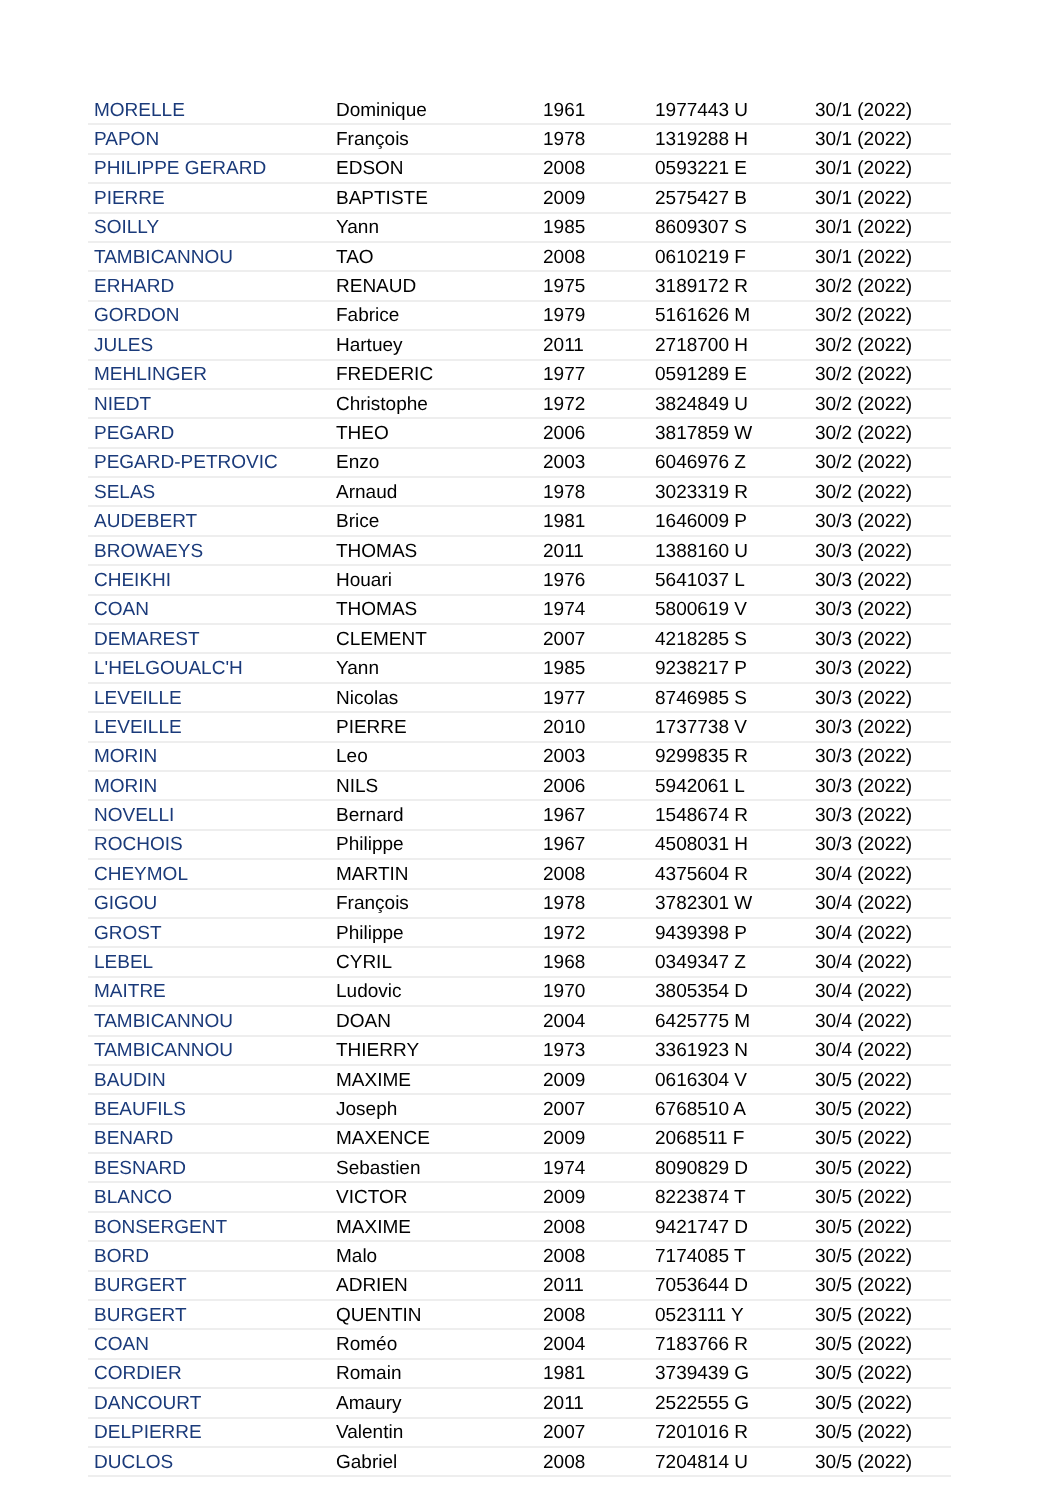| MORELLE | Dominique | 1961 | 1977443 U | 30/1 (2022) |
| PAPON | François | 1978 | 1319288 H | 30/1 (2022) |
| PHILIPPE GERARD | EDSON | 2008 | 0593221 E | 30/1 (2022) |
| PIERRE | BAPTISTE | 2009 | 2575427 B | 30/1 (2022) |
| SOILLY | Yann | 1985 | 8609307 S | 30/1 (2022) |
| TAMBICANNOU | TAO | 2008 | 0610219 F | 30/1 (2022) |
| ERHARD | RENAUD | 1975 | 3189172 R | 30/2 (2022) |
| GORDON | Fabrice | 1979 | 5161626 M | 30/2 (2022) |
| JULES | Hartuey | 2011 | 2718700 H | 30/2 (2022) |
| MEHLINGER | FREDERIC | 1977 | 0591289 E | 30/2 (2022) |
| NIEDT | Christophe | 1972 | 3824849 U | 30/2 (2022) |
| PEGARD | THEO | 2006 | 3817859 W | 30/2 (2022) |
| PEGARD-PETROVIC | Enzo | 2003 | 6046976 Z | 30/2 (2022) |
| SELAS | Arnaud | 1978 | 3023319 R | 30/2 (2022) |
| AUDEBERT | Brice | 1981 | 1646009 P | 30/3 (2022) |
| BROWAEYS | THOMAS | 2011 | 1388160 U | 30/3 (2022) |
| CHEIKHI | Houari | 1976 | 5641037 L | 30/3 (2022) |
| COAN | THOMAS | 1974 | 5800619 V | 30/3 (2022) |
| DEMAREST | CLEMENT | 2007 | 4218285 S | 30/3 (2022) |
| L'HELGOUALC'H | Yann | 1985 | 9238217 P | 30/3 (2022) |
| LEVEILLE | Nicolas | 1977 | 8746985 S | 30/3 (2022) |
| LEVEILLE | PIERRE | 2010 | 1737738 V | 30/3 (2022) |
| MORIN | Leo | 2003 | 9299835 R | 30/3 (2022) |
| MORIN | NILS | 2006 | 5942061 L | 30/3 (2022) |
| NOVELLI | Bernard | 1967 | 1548674 R | 30/3 (2022) |
| ROCHOIS | Philippe | 1967 | 4508031 H | 30/3 (2022) |
| CHEYMOL | MARTIN | 2008 | 4375604 R | 30/4 (2022) |
| GIGOU | François | 1978 | 3782301 W | 30/4 (2022) |
| GROST | Philippe | 1972 | 9439398 P | 30/4 (2022) |
| LEBEL | CYRIL | 1968 | 0349347 Z | 30/4 (2022) |
| MAITRE | Ludovic | 1970 | 3805354 D | 30/4 (2022) |
| TAMBICANNOU | DOAN | 2004 | 6425775 M | 30/4 (2022) |
| TAMBICANNOU | THIERRY | 1973 | 3361923 N | 30/4 (2022) |
| BAUDIN | MAXIME | 2009 | 0616304 V | 30/5 (2022) |
| BEAUFILS | Joseph | 2007 | 6768510 A | 30/5 (2022) |
| BENARD | MAXENCE | 2009 | 2068511 F | 30/5 (2022) |
| BESNARD | Sebastien | 1974 | 8090829 D | 30/5 (2022) |
| BLANCO | VICTOR | 2009 | 8223874 T | 30/5 (2022) |
| BONSERGENT | MAXIME | 2008 | 9421747 D | 30/5 (2022) |
| BORD | Malo | 2008 | 7174085 T | 30/5 (2022) |
| BURGERT | ADRIEN | 2011 | 7053644 D | 30/5 (2022) |
| BURGERT | QUENTIN | 2008 | 0523111 Y | 30/5 (2022) |
| COAN | Roméo | 2004 | 7183766 R | 30/5 (2022) |
| CORDIER | Romain | 1981 | 3739439 G | 30/5 (2022) |
| DANCOURT | Amaury | 2011 | 2522555 G | 30/5 (2022) |
| DELPIERRE | Valentin | 2007 | 7201016 R | 30/5 (2022) |
| DUCLOS | Gabriel | 2008 | 7204814 U | 30/5 (2022) |